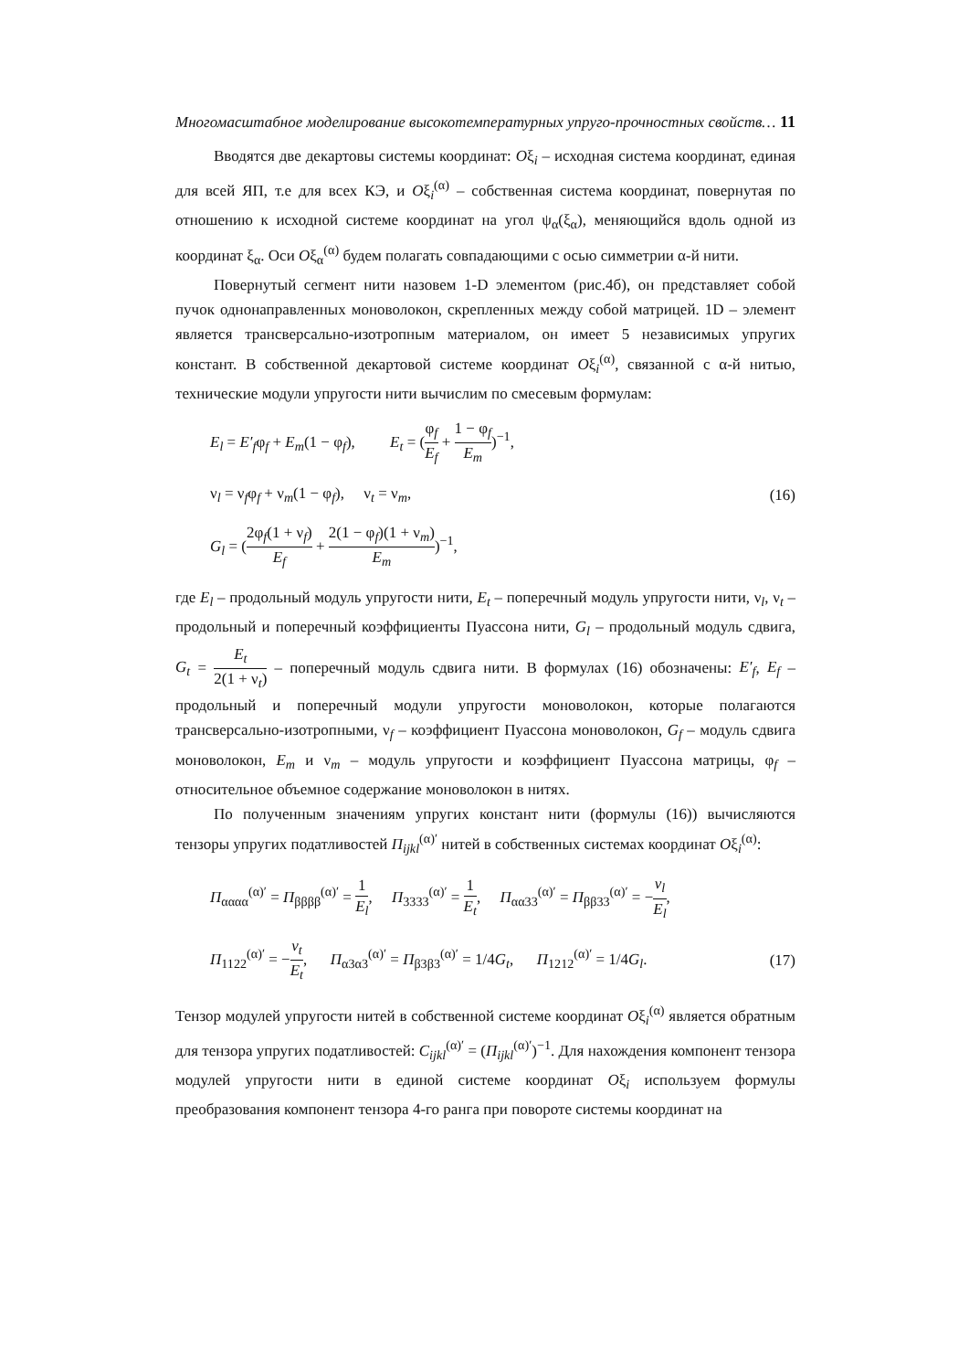Многомасштабное моделирование высокотемпературных упруго-прочностных свойств… 11
Вводятся две декартовы системы координат: Oξ<sub>i</sub> – исходная система координат, единая для всей ЯП, т.е для всех КЭ, и Oξ<sub>i</sub><sup>(α)</sup> – собственная система координат, повернутая по отношению к исходной системе координат на угол ψ<sub>α</sub>(ξ<sub>α</sub>), меняющийся вдоль одной из координат ξ<sub>α</sub>. Оси Oξ<sub>α</sub><sup>(α)</sup> будем полагать совпадающими с осью симметрии α-й нити.
Повернутый сегмент нити назовем 1-D элементом (рис.4б), он представляет собой пучок однонаправленных моноволокон, скрепленных между собой матрицей. 1D – элемент является трансверсально-изотропным материалом, он имеет 5 независимых упругих констант. В собственной декартовой системе координат Oξ<sub>i</sub><sup>(α)</sup>, связанной с α-й нитью, технические модули упругости нити вычислим по смесевым формулам:
E<sub>l</sub> = E′<sub>f</sub>φ<sub>f</sub> + E<sub>m</sub>(1 − φ<sub>f</sub>), E<sub>t</sub> = (φ<sub>f</sub> E<sub>f</sub> + 1 − φ<sub>f</sub> E<sub>m</sub>)<sup>−1</sup>,
ν<sub>l</sub> = ν<sub>f</sub>φ<sub>f</sub> + ν<sub>m</sub>(1 − φ<sub>f</sub>), ν<sub>t</sub> = ν<sub>m</sub>, (16)
G<sub>l</sub> = (2φ<sub>f</sub>(1 + ν<sub>f</sub>) E<sub>f</sub> + 2(1 − φ<sub>f</sub>)(1 + ν<sub>m</sub>) E<sub>m</sub>)<sup>−1</sup>,
где E<sub>l</sub> – продольный модуль упругости нити, E<sub>t</sub> – поперечный модуль упругости нити, ν<sub>l</sub>, ν<sub>t</sub> – продольный и поперечный коэффициенты Пуассона нити, G<sub>l</sub> – продольный модуль сдвига, G<sub>t</sub> = E<sub>t</sub> 2(1 + ν<sub>t</sub>) – поперечный модуль сдвига нити. В формулах (16) обозначены: E′<sub>f</sub>, E<sub>f</sub> – продольный и поперечный модули упругости моноволокон, которые полагаются трансверсально-изотропными, ν<sub>f</sub> – коэффициент Пуассона моноволокон, G<sub>f</sub> – модуль сдвига моноволокон, E<sub>m</sub> и ν<sub>m</sub> – модуль упругости и коэффициент Пуассона матрицы, φ<sub>f</sub> – относительное объемное содержание моноволокон в нитях.
По полученным значениям упругих констант нити (формулы (16)) вычисляются тензоры упругих податливостей Π<sub>ijkl</sub><sup>(α)′</sup> нитей в собственных системах координат Oξ<sub>i</sub><sup>(α)</sup>:
Π<sub>αααα</sub><sup>(α)′</sup> = Π<sub>ββββ</sub><sup>(α)′</sup> = 1 E<sub>l</sub>, Π<sub>3333</sub><sup>(α)′</sup> = 1 E<sub>t</sub>, Π<sub>αα33</sub><sup>(α)′</sup> = Π<sub>ββ33</sub><sup>(α)′</sup> = −ν<sub>l</sub> E<sub>l</sub>,
Π<sub>1122</sub><sup>(α)′</sup> = −ν<sub>t</sub> E<sub>t</sub>, Π<sub>α3α3</sub><sup>(α)′</sup> = Π<sub>β3β3</sub><sup>(α)′</sup> = 1/4G<sub>t</sub>, Π<sub>1212</sub><sup>(α)′</sup> = 1/4G<sub>l</sub>. (17)
Тензор модулей упругости нитей в собственной системе координат Oξ<sub>i</sub><sup>(α)</sup> является обратным для тензора упругих податливостей: C<sub>ijkl</sub><sup>(α)′</sup> = (Π<sub>ijkl</sub><sup>(α)′</sup>)<sup>−1</sup>. Для нахождения компонент тензора модулей упругости нити в единой системе координат Oξ<sub>i</sub> используем формулы преобразования компонент тензора 4-го ранга при повороте системы координат на